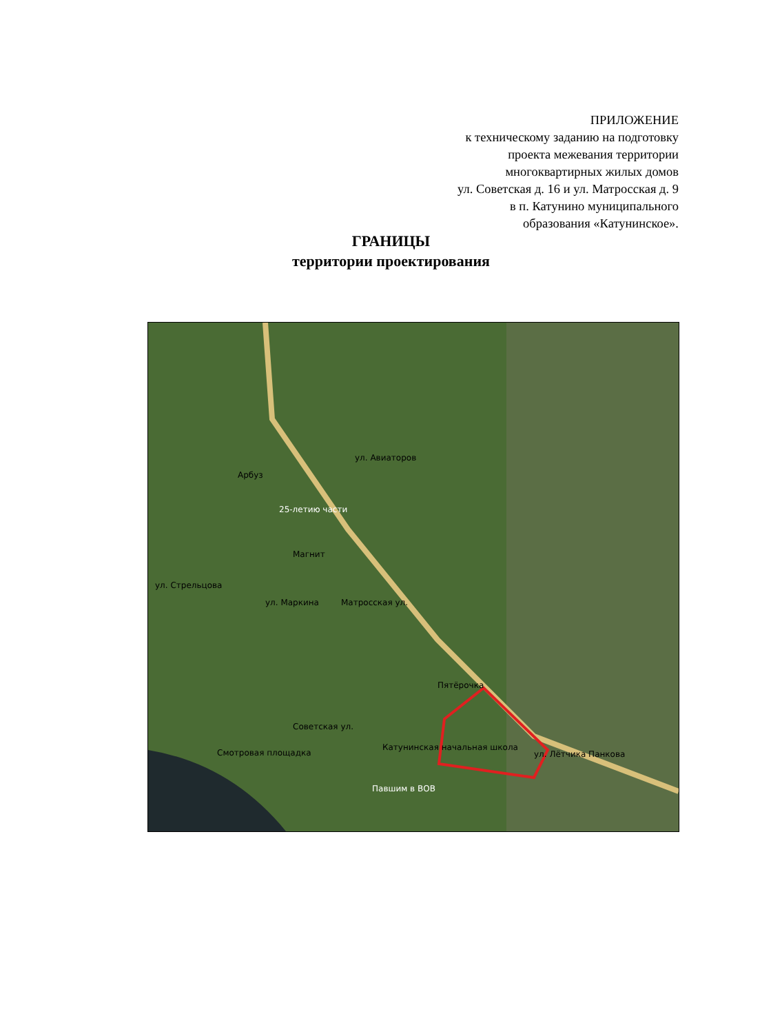ПРИЛОЖЕНИЕ
к техническому заданию на подготовку
проекта межевания территории
многоквартирных жилых домов
ул. Советская д. 16 и ул. Матросская д. 9
в п. Катунино муниципального
образования «Катунинское».
ГРАНИЦЫ
территории проектирования
25-летию части
Павшим в ВОВ
Пятёрочка
Катунинская начальная школа
Смотровая площадка
Арбуз
Магнит
Матросская ул.
Советская ул.
ул. Лётчика Панкова
ул. Авиаторов
ул. Маркина
ул. Стрельцова